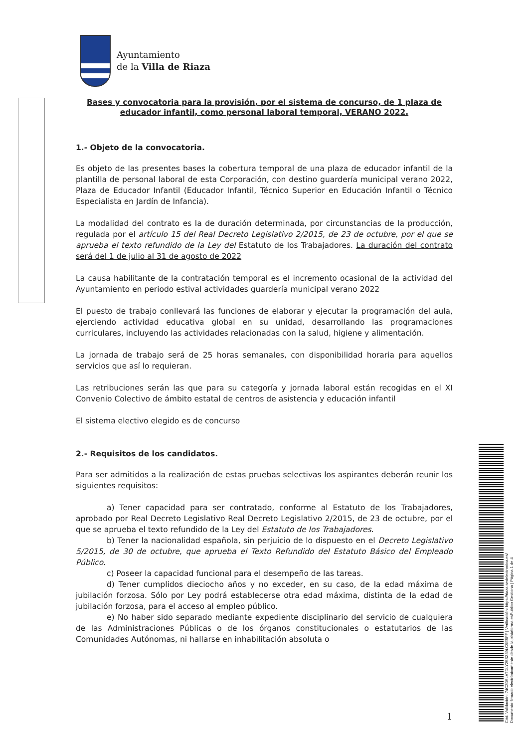Ayuntamiento
de la Villa de Riaza
Bases y convocatoria para la provisión, por el sistema de concurso, de 1 plaza de educador infantil, como personal laboral temporal, VERANO 2022.
1.- Objeto de la convocatoria.
Es objeto de las presentes bases la cobertura temporal de una plaza de educador infantil de la plantilla de personal laboral de esta Corporación, con destino guardería municipal verano 2022, Plaza de Educador Infantil (Educador Infantil, Técnico Superior en Educación Infantil o Técnico Especialista en Jardín de Infancia).
La modalidad del contrato es la de duración determinada, por circunstancias de la producción, regulada por el artículo 15 del Real Decreto Legislativo 2/2015, de 23 de octubre, por el que se aprueba el texto refundido de la Ley del Estatuto de los Trabajadores. La duración del contrato será del 1 de julio al 31 de agosto de 2022
La causa habilitante de la contratación temporal es el incremento ocasional de la actividad del Ayuntamiento en periodo estival actividades guardería municipal verano 2022
El puesto de trabajo conllevará las funciones de elaborar y ejecutar la programación del aula, ejerciendo actividad educativa global en su unidad, desarrollando las programaciones curriculares, incluyendo las actividades relacionadas con la salud, higiene y alimentación.
La jornada de trabajo será de 25 horas semanales, con disponibilidad horaria para aquellos servicios que así lo requieran.
Las retribuciones serán las que para su categoría y jornada laboral están recogidas en el XI Convenio Colectivo de ámbito estatal de centros de asistencia y educación infantil
El sistema electivo elegido es de concurso
2.- Requisitos de los candidatos.
Para ser admitidos a la realización de estas pruebas selectivas los aspirantes deberán reunir los siguientes requisitos:
a) Tener capacidad para ser contratado, conforme al Estatuto de los Trabajadores, aprobado por Real Decreto Legislativo Real Decreto Legislativo 2/2015, de 23 de octubre, por el que se aprueba el texto refundido de la Ley del Estatuto de los Trabajadores.
b) Tener la nacionalidad española, sin perjuicio de lo dispuesto en el Decreto Legislativo 5/2015, de 30 de octubre, que aprueba el Texto Refundido del Estatuto Básico del Empleado Público.
c) Poseer la capacidad funcional para el desempeño de las tareas.
d) Tener cumplidos dieciocho años y no exceder, en su caso, de la edad máxima de jubilación forzosa. Sólo por Ley podrá establecerse otra edad máxima, distinta de la edad de jubilación forzosa, para el acceso al empleo público.
e) No haber sido separado mediante expediente disciplinario del servicio de cualquiera de las Administraciones Públicas o de los órganos constitucionales o estatutarios de las Comunidades Autónomas, ni hallarse en inhabilitación absoluta o
1
Cód. Validación: 74C2D5LATDLY25SZ39LC9E5FF | Verificación: https://riaza.sedelectronica.es/
Documento firmado electrónicamente desde la plataforma esPublico Gestiona | Página 1 de 4